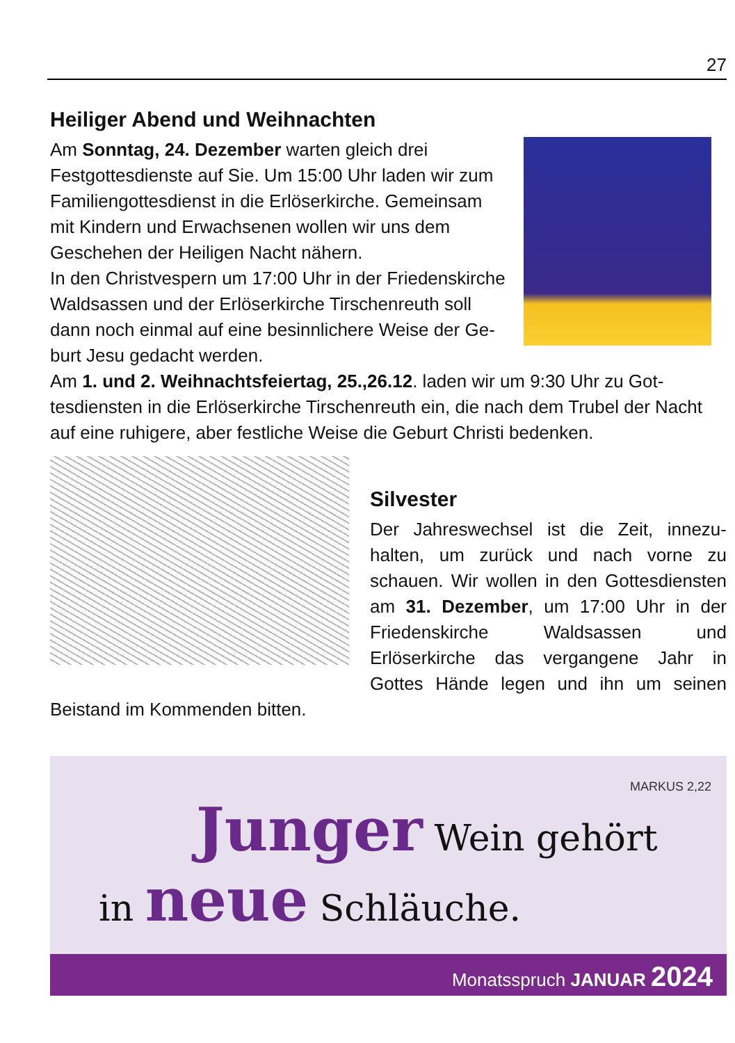27
Heiliger Abend und Weihnachten
Am Sonntag, 24. Dezember warten gleich drei Festgottesdienste auf Sie. Um 15:00 Uhr laden wir zum Familiengottesdienst in die Erlöserkir­che. Gemeinsam mit Kindern und Erwachsenen wollen wir uns dem Geschehen der Heiligen Nacht nähern.
In den Christvespern um 17:00 Uhr in der Frie­denskirche Waldsassen und der Erlöserkirche Tirschenreuth soll dann noch einmal auf eine besinnlichere Weise der Ge­burt Jesu gedacht werden.
Am 1. und 2. Weihnachtsfeiertag, 25.,26.12. laden wir um 9:30 Uhr zu Got­tesdiensten in die Erlöserkirche Tirschenreuth ein, die nach dem Trubel der Nacht auf eine ruhigere, aber festliche Weise die Geburt Christi bedenken.
Silvester
Der Jahreswechsel ist die Zeit, innezu­halten, um zurück und nach vorne zu schauen. Wir wollen in den Gottes­diensten am 31. Dezember, um 17:00 Uhr in der Friedenskirche Waldsassen und Erlöserkirche das vergangene Jahr in Gottes Hände legen und ihn um sei­nen Beistand im Kommenden bitten.
MARKUS 2,22
Junger Wein gehört
in neue Schläuche.
Monatsspruch JANUAR 2024